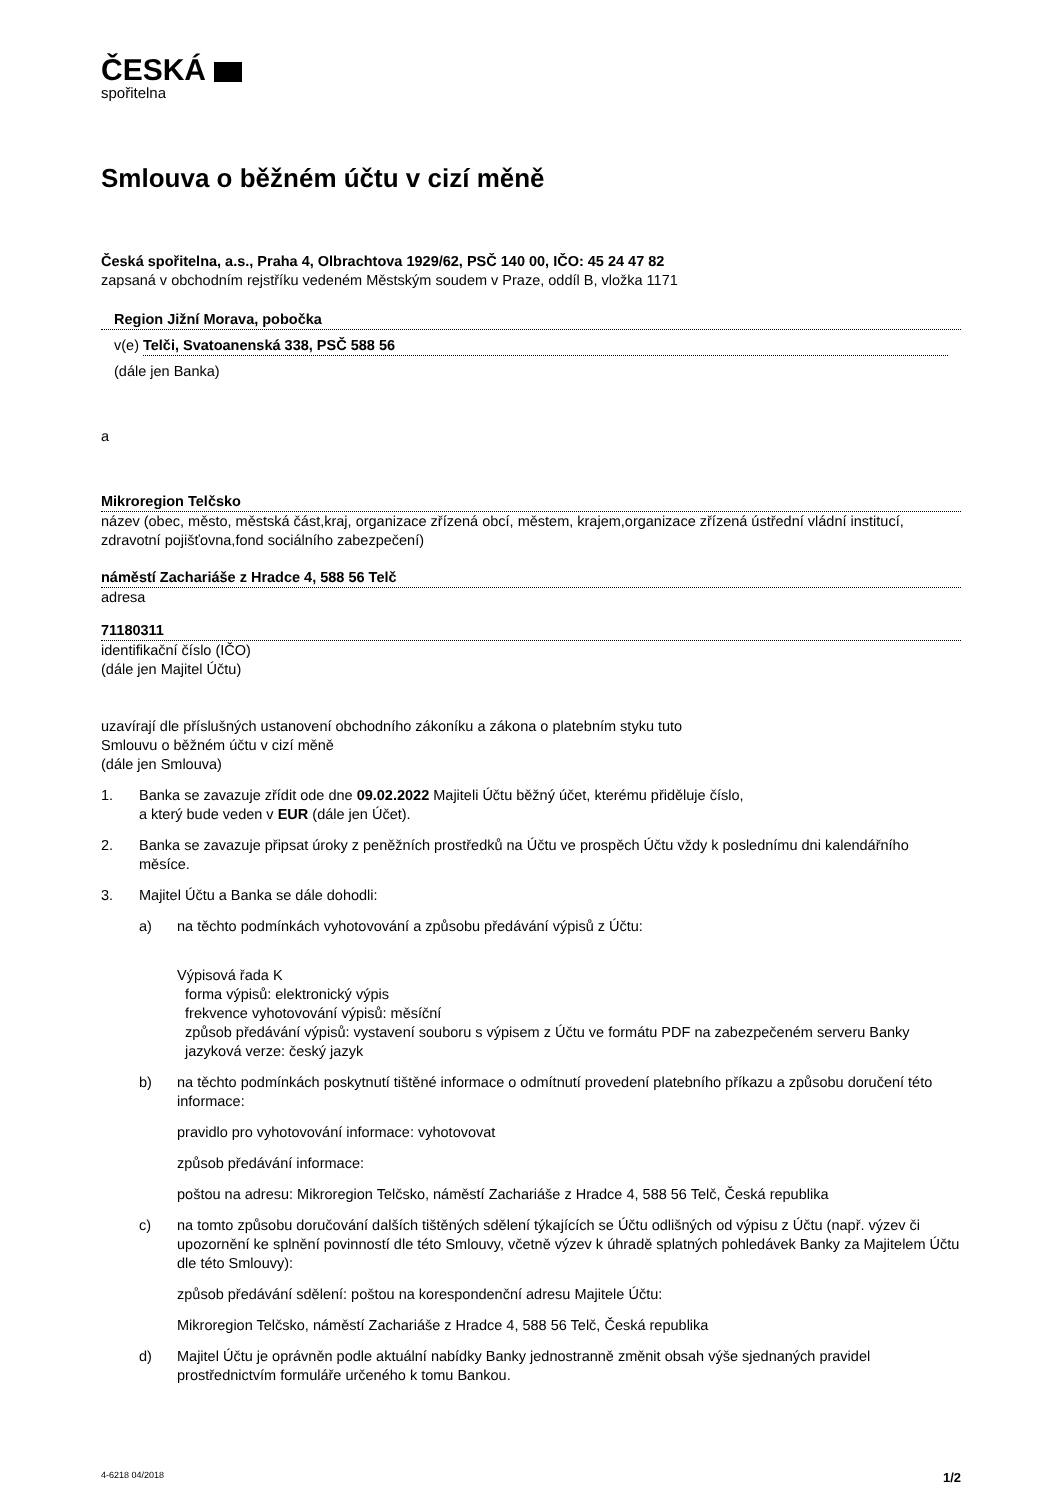ČESKÁ
spořitelna
Smlouva o běžném účtu v cizí měně
Česká spořitelna, a.s., Praha 4, Olbrachtova 1929/62, PSČ 140 00, IČO: 45 24 47 82
zapsaná v obchodním rejstříku vedeném Městským soudem v Praze, oddíl B, vložka 1171
Region Jižní Morava, pobočka
v(e) Telči, Svatoanenská 338, PSČ 588 56
(dále jen Banka)
a
Mikroregion Telčsko
název (obec, město, městská část,kraj, organizace zřízená obcí, městem, krajem,organizace zřízená ústřední vládní institucí, zdravotní pojišťovna,fond sociálního zabezpečení)
náměstí Zachariáše z Hradce 4, 588 56 Telč
adresa
71180311
identifikační číslo (IČO)
(dále jen Majitel Účtu)
uzavírají dle příslušných ustanovení obchodního zákoníku a zákona o platebním styku tuto
Smlouvu o běžném účtu v cizí měně
(dále jen Smlouva)
1. Banka se zavazuje zřídit ode dne 09.02.2022 Majiteli Účtu běžný účet, kterému přiděluje číslo,
a který bude veden v EUR (dále jen Účet).
2. Banka se zavazuje připsat úroky z peněžních prostředků na Účtu ve prospěch Účtu vždy k poslednímu dni kalendářního měsíce.
3. Majitel Účtu a Banka se dále dohodli:
a) na těchto podmínkách vyhotovování a způsobu předávání výpisů z Účtu:
Výpisová řada K
forma výpisů: elektronický výpis
frekvence vyhotovování výpisů: měsíční
způsob předávání výpisů: vystavení souboru s výpisem z Účtu ve formátu PDF na zabezpečeném serveru Banky
jazyková verze: český jazyk
b) na těchto podmínkách poskytnutí tištěné informace o odmítnutí provedení platebního příkazu a způsobu doručení této informace:
pravidlo pro vyhotovování informace: vyhotovovat
způsob předávání informace:
poštou na adresu: Mikroregion Telčsko, náměstí Zachariáše z Hradce 4, 588 56 Telč, Česká republika
c) na tomto způsobu doručování dalších tištěných sdělení týkajících se Účtu odlišných od výpisu z Účtu (např. výzev či upozornění ke splnění povinností dle této Smlouvy, včetně výzev k úhradě splatných pohledávek Banky za Majitelem Účtu dle této Smlouvy):
způsob předávání sdělení: poštou na korespondenční adresu Majitele Účtu:
Mikroregion Telčsko, náměstí Zachariáše z Hradce 4, 588 56 Telč, Česká republika
d) Majitel Účtu je oprávněn podle aktuální nabídky Banky jednostranně změnit obsah výše sjednaných pravidel prostřednictvím formuláře určeného k tomu Bankou.
4-6218 04/2018 1/2